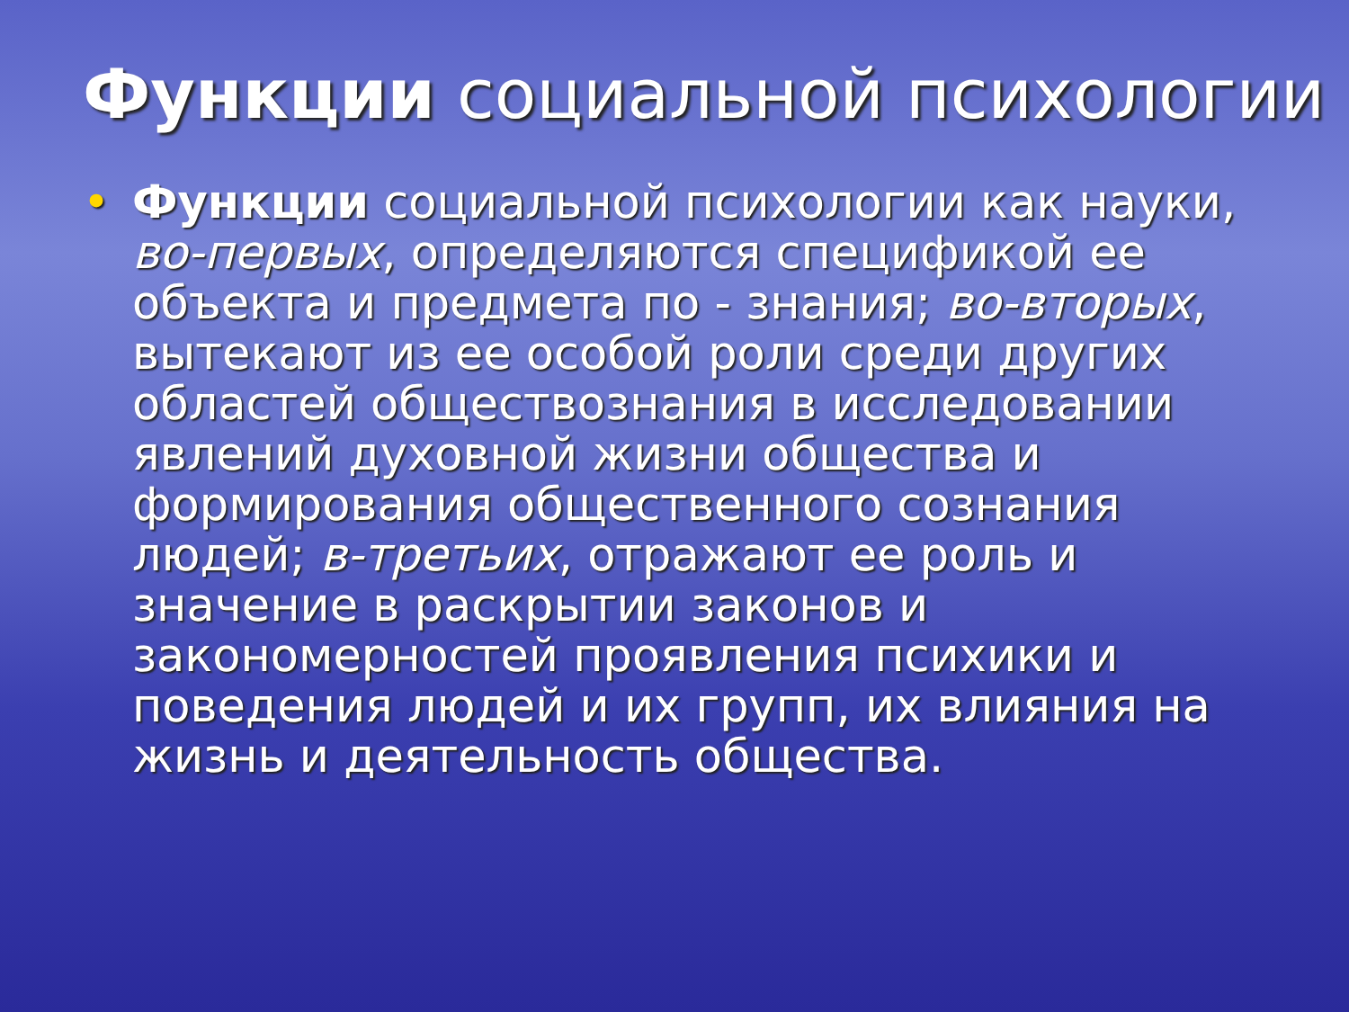Функции социальной психологии
• Функции социальной психологии как науки, во-первых, определяются спецификой ее объекта и предмета по - знания; во-вторых, вытекают из ее особой роли среди других областей обществознания в исследовании явлений духовной жизни общества и формирования общественного сознания людей; в-третьих, отражают ее роль и значение в раскрытии законов и закономерностей проявления психики и поведения людей и их групп, их влияния на жизнь и деятельность общества.